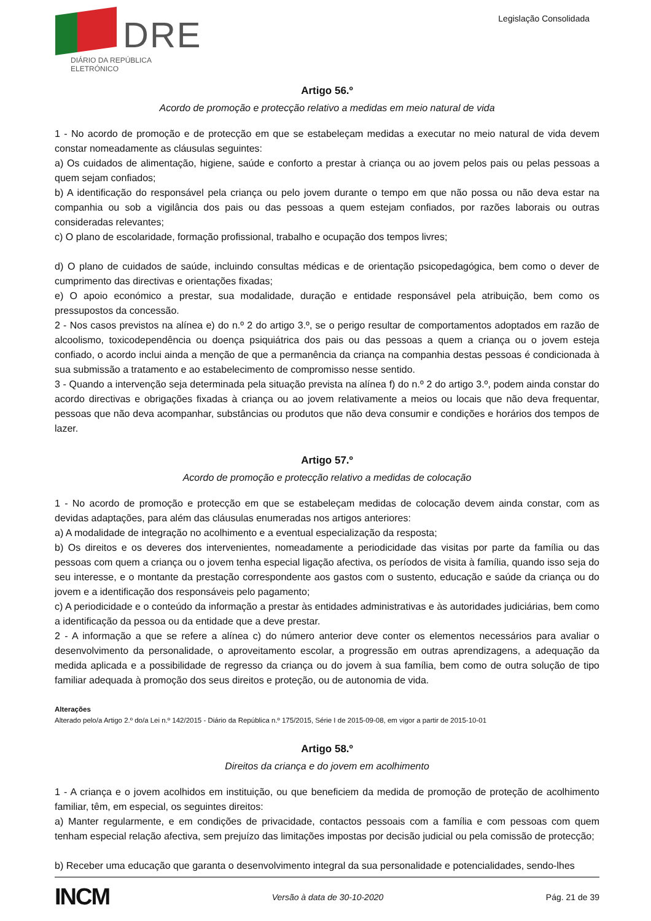DRE
DIÁRIO DA REPÚBLICA ELETRÓNICO
Legislação Consolidada
Artigo 56.º
Acordo de promoção e protecção relativo a medidas em meio natural de vida
1 - No acordo de promoção e de protecção em que se estabeleçam medidas a executar no meio natural de vida devem constar nomeadamente as cláusulas seguintes:
a) Os cuidados de alimentação, higiene, saúde e conforto a prestar à criança ou ao jovem pelos pais ou pelas pessoas a quem sejam confiados;
b) A identificação do responsável pela criança ou pelo jovem durante o tempo em que não possa ou não deva estar na companhia ou sob a vigilância dos pais ou das pessoas a quem estejam confiados, por razões laborais ou outras consideradas relevantes;
c) O plano de escolaridade, formação profissional, trabalho e ocupação dos tempos livres;
d) O plano de cuidados de saúde, incluindo consultas médicas e de orientação psicopedagógica, bem como o dever de cumprimento das directivas e orientações fixadas;
e) O apoio económico a prestar, sua modalidade, duração e entidade responsável pela atribuição, bem como os pressupostos da concessão.
2 - Nos casos previstos na alínea e) do n.º 2 do artigo 3.º, se o perigo resultar de comportamentos adoptados em razão de alcoolismo, toxicodependência ou doença psiquiátrica dos pais ou das pessoas a quem a criança ou o jovem esteja confiado, o acordo inclui ainda a menção de que a permanência da criança na companhia destas pessoas é condicionada à sua submissão a tratamento e ao estabelecimento de compromisso nesse sentido.
3 - Quando a intervenção seja determinada pela situação prevista na alínea f) do n.º 2 do artigo 3.º, podem ainda constar do acordo directivas e obrigações fixadas à criança ou ao jovem relativamente a meios ou locais que não deva frequentar, pessoas que não deva acompanhar, substâncias ou produtos que não deva consumir e condições e horários dos tempos de lazer.
Artigo 57.º
Acordo de promoção e protecção relativo a medidas de colocação
1 - No acordo de promoção e protecção em que se estabeleçam medidas de colocação devem ainda constar, com as devidas adaptações, para além das cláusulas enumeradas nos artigos anteriores:
a) A modalidade de integração no acolhimento e a eventual especialização da resposta;
b) Os direitos e os deveres dos intervenientes, nomeadamente a periodicidade das visitas por parte da família ou das pessoas com quem a criança ou o jovem tenha especial ligação afectiva, os períodos de visita à família, quando isso seja do seu interesse, e o montante da prestação correspondente aos gastos com o sustento, educação e saúde da criança ou do jovem e a identificação dos responsáveis pelo pagamento;
c) A periodicidade e o conteúdo da informação a prestar às entidades administrativas e às autoridades judiciárias, bem como a identificação da pessoa ou da entidade que a deve prestar.
2 - A informação a que se refere a alínea c) do número anterior deve conter os elementos necessários para avaliar o desenvolvimento da personalidade, o aproveitamento escolar, a progressão em outras aprendizagens, a adequação da medida aplicada e a possibilidade de regresso da criança ou do jovem à sua família, bem como de outra solução de tipo familiar adequada à promoção dos seus direitos e proteção, ou de autonomia de vida.
Alterações
Alterado pelo/a Artigo 2.º do/a Lei n.º 142/2015 - Diário da República n.º 175/2015, Série I de 2015-09-08, em vigor a partir de 2015-10-01
Artigo 58.º
Direitos da criança e do jovem em acolhimento
1 - A criança e o jovem acolhidos em instituição, ou que beneficiem da medida de promoção de proteção de acolhimento familiar, têm, em especial, os seguintes direitos:
a) Manter regularmente, e em condições de privacidade, contactos pessoais com a família e com pessoas com quem tenham especial relação afectiva, sem prejuízo das limitações impostas por decisão judicial ou pela comissão de protecção;
b) Receber uma educação que garanta o desenvolvimento integral da sua personalidade e potencialidades, sendo-lhes
INCM Versão à data de 30-10-2020 Pág. 21 de 39